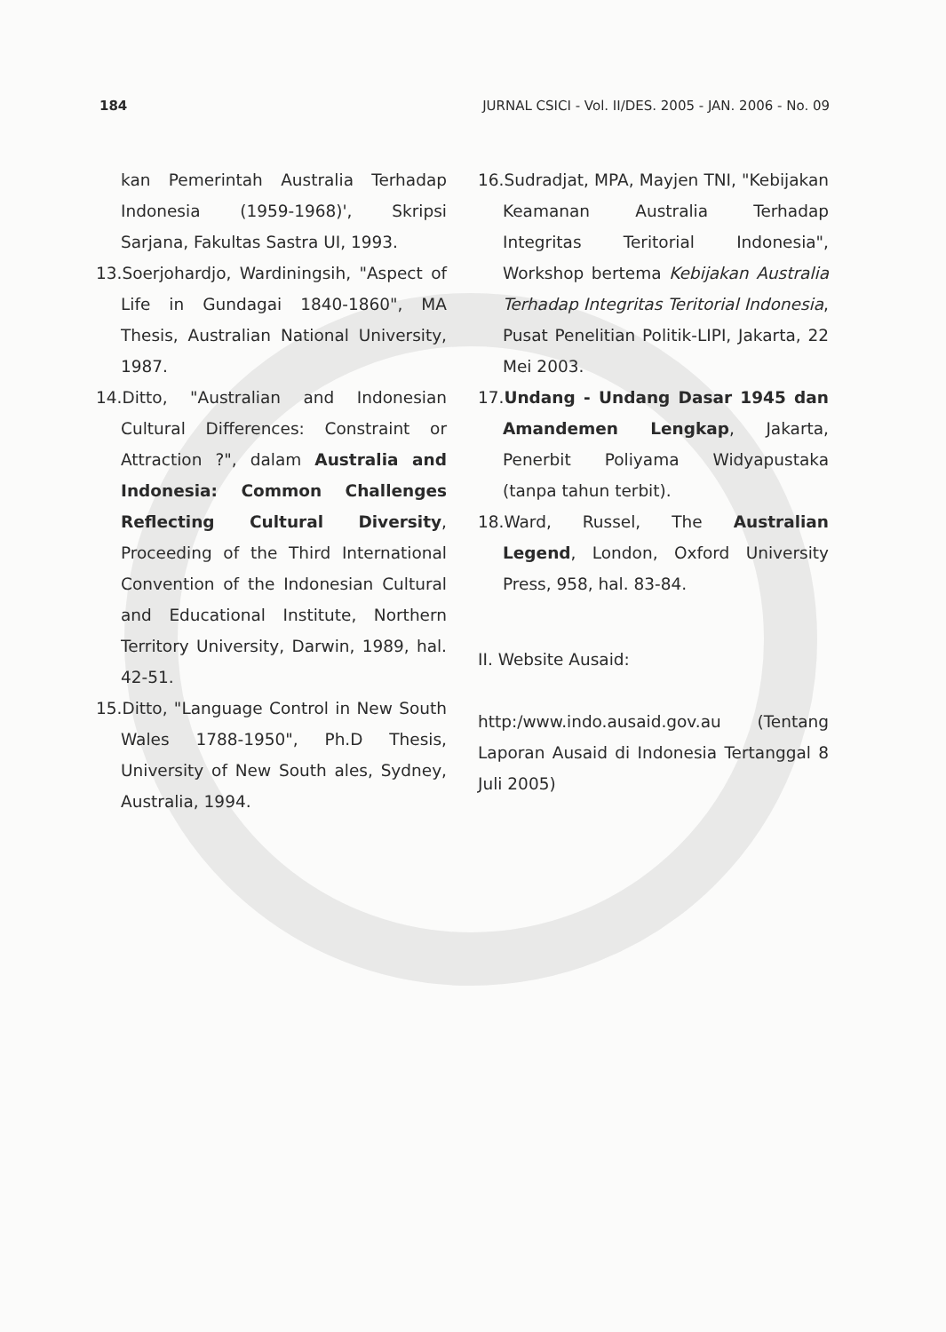184 JURNAL CSICI - Vol. II/DES. 2005 - JAN. 2006 - No. 09
kan Pemerintah Australia Terhadap Indonesia (1959-1968)', Skripsi Sarjana, Fakultas Sastra UI, 1993.
13.Soerjohardjo, Wardiningsih, "Aspect of Life in Gundagai 1840-1860", MA Thesis, Australian National University, 1987.
14.Ditto, "Australian and Indonesian Cultural Differences: Constraint or Attraction ?", dalam Australia and Indonesia: Common Challenges Reflecting Cultural Diversity, Proceeding of the Third International Convention of the Indonesian Cultural and Educational Institute, Northern Territory University, Darwin, 1989, hal. 42-51.
15.Ditto, "Language Control in New South Wales 1788-1950", Ph.D Thesis, University of New South ales, Sydney, Australia, 1994.
16.Sudradjat, MPA, Mayjen TNI, "Kebijakan Keamanan Australia Terhadap Integritas Teritorial Indonesia", Workshop bertema Kebijakan Australia Terhadap Integritas Teritorial Indonesia, Pusat Penelitian Politik-LIPI, Jakarta, 22 Mei 2003.
17.Undang - Undang Dasar 1945 dan Amandemen Lengkap, Jakarta, Penerbit Poliyama Widyapustaka (tanpa tahun terbit).
18.Ward, Russel, The Australian Legend, London, Oxford University Press, 958, hal. 83-84.
II. Website Ausaid:
http:/www.indo.ausaid.gov.au (Tentang Laporan Ausaid di Indonesia Tertanggal 8 Juli 2005)